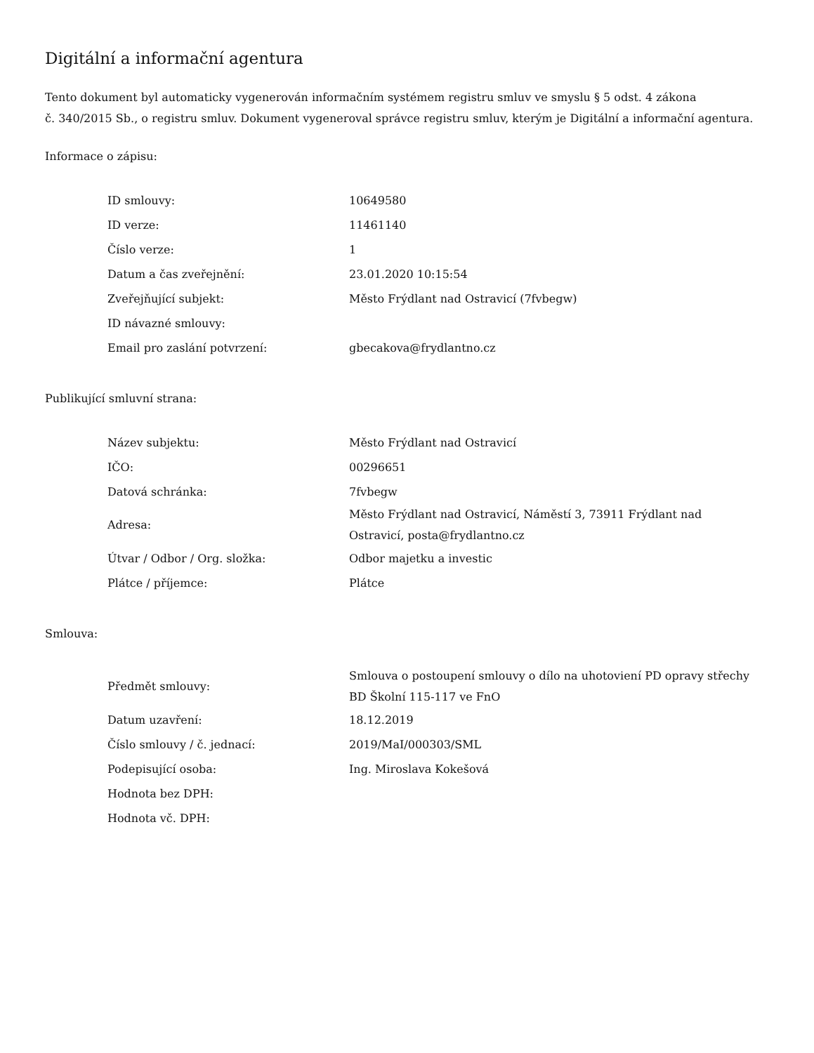Digitální a informační agentura
Tento dokument byl automaticky vygenerován informačním systémem registru smluv ve smyslu § 5 odst. 4 zákona
č. 340/2015 Sb., o registru smluv. Dokument vygeneroval správce registru smluv, kterým je Digitální a informační agentura.
Informace o zápisu:
| ID smlouvy: | 10649580 |
| ID verze: | 11461140 |
| Číslo verze: | 1 |
| Datum a čas zveřejnění: | 23.01.2020 10:15:54 |
| Zveřejňující subjekt: | Město Frýdlant nad Ostravicí (7fvbegw) |
| ID návazné smlouvy: | |
| Email pro zaslání potvrzení: | gbecakova@frydlantno.cz |
Publikující smluvní strana:
| Název subjektu: | Město Frýdlant nad Ostravicí |
| IČO: | 00296651 |
| Datová schránka: | 7fvbegw |
| Adresa: | Město Frýdlant nad Ostravicí, Náměstí 3, 73911 Frýdlant nad Ostravicí, posta@frydlantno.cz |
| Útvar / Odbor / Org. složka: | Odbor majetku a investic |
| Plátce / příjemce: | Plátce |
Smlouva:
| Předmět smlouvy: | Smlouva o postoupení smlouvy o dílo na uhotoviení PD opravy střechy BD Školní 115-117 ve FnO |
| Datum uzavření: | 18.12.2019 |
| Číslo smlouvy / č. jednací: | 2019/MaI/000303/SML |
| Podepisující osoba: | Ing. Miroslava Kokešová |
| Hodnota bez DPH: | |
| Hodnota vč. DPH: | |